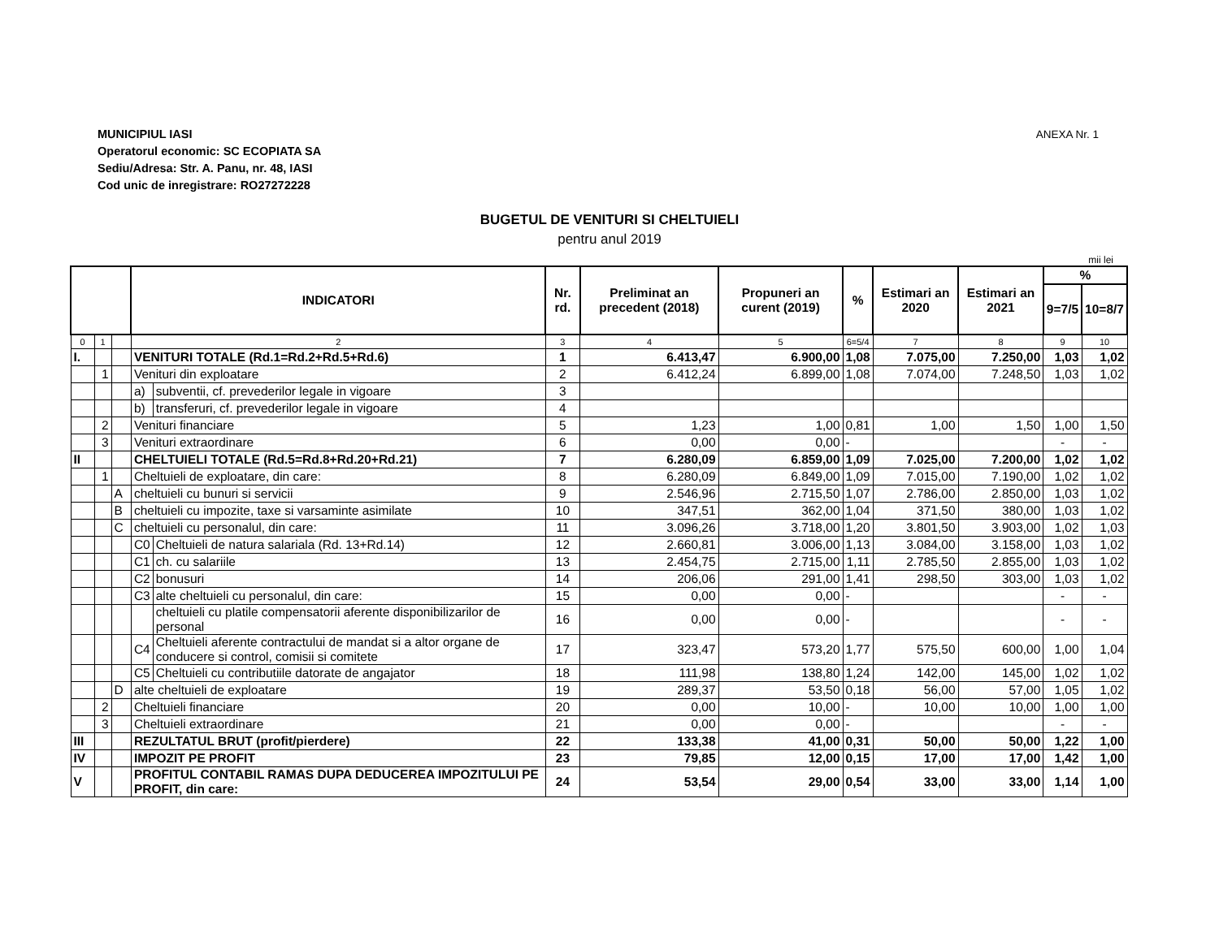MUNICIPIUL IASI
Operatorul economic: SC ECOPIATA SA
Sediu/Adresa: Str. A. Panu, nr. 48, IASI
Cod unic de inregistrare: RO27272228
ANEXA Nr. 1
BUGETUL DE VENITURI SI CHELTUIELI
pentru anul 2019
mii lei
| | | | INDICATORI | | Nr. rd. | Preliminat an precedent (2018) | Propuneri an curent (2019) | % | Estimari an 2020 | Estimari an 2021 | % | |
| --- | --- | --- | --- | --- | --- | --- | --- | --- | --- | --- | --- | --- |
| | | | | | | | | | | | 9=7/5 | 10=8/7 |
| 0 | 1 | | 2 | | 3 | 4 | 5 | 6=5/4 | 7 | 8 | 9 | 10 |
| I. | | | VENITURI TOTALE (Rd.1=Rd.2+Rd.5+Rd.6) | | 1 | 6.413,47 | 6.900,00 | 1,08 | 7.075,00 | 7.250,00 | 1,03 | 1,02 |
| | 1 | | Venituri din exploatare | | 2 | 6.412,24 | 6.899,00 | 1,08 | 7.074,00 | 7.248,50 | 1,03 | 1,02 |
| | | | a) | subventii, cf. prevederilor legale in vigoare | 3 | | | | | | | |
| | | | b) | transferuri, cf. prevederilor legale in vigoare | 4 | | | | | | | |
| | 2 | | Venituri financiare | | 5 | 1,23 | 1,00 | 0,81 | 1,00 | 1,50 | 1,00 | 1,50 |
| | 3 | | Venituri extraordinare | | 6 | 0,00 | 0,00 | - | | | - | - |
| II | | | CHELTUIELI TOTALE (Rd.5=Rd.8+Rd.20+Rd.21) | | 7 | 6.280,09 | 6.859,00 | 1,09 | 7.025,00 | 7.200,00 | 1,02 | 1,02 |
| | 1 | | Cheltuieli de exploatare, din care: | | 8 | 6.280,09 | 6.849,00 | 1,09 | 7.015,00 | 7.190,00 | 1,02 | 1,02 |
| | | A | cheltuieli cu bunuri si servicii | | 9 | 2.546,96 | 2.715,50 | 1,07 | 2.786,00 | 2.850,00 | 1,03 | 1,02 |
| | | B | cheltuieli cu impozite, taxe si varsaminte asimilate | | 10 | 347,51 | 362,00 | 1,04 | 371,50 | 380,00 | 1,03 | 1,02 |
| | | C | cheltuieli cu personalul, din care: | | 11 | 3.096,26 | 3.718,00 | 1,20 | 3.801,50 | 3.903,00 | 1,02 | 1,03 |
| | | | C0 | Cheltuieli de natura salariala (Rd. 13+Rd.14) | 12 | 2.660,81 | 3.006,00 | 1,13 | 3.084,00 | 3.158,00 | 1,03 | 1,02 |
| | | | C1 | ch. cu salariile | 13 | 2.454,75 | 2.715,00 | 1,11 | 2.785,50 | 2.855,00 | 1,03 | 1,02 |
| | | | C2 | bonusuri | 14 | 206,06 | 291,00 | 1,41 | 298,50 | 303,00 | 1,03 | 1,02 |
| | | | C3 | alte cheltuieli cu personalul, din care: | 15 | 0,00 | 0,00 | - | | | - | - |
| | | | | cheltuieli cu platile compensatorii aferente disponibilizarilor de personal | 16 | 0,00 | 0,00 | - | | | - | - |
| | | | C4 | Cheltuieli aferente contractului de mandat si a altor organe de conducere si control, comisii si comitete | 17 | 323,47 | 573,20 | 1,77 | 575,50 | 600,00 | 1,00 | 1,04 |
| | | | C5 | Cheltuieli cu contributiile datorate de angajator | 18 | 111,98 | 138,80 | 1,24 | 142,00 | 145,00 | 1,02 | 1,02 |
| | | D | alte cheltuieli de exploatare | | 19 | 289,37 | 53,50 | 0,18 | 56,00 | 57,00 | 1,05 | 1,02 |
| | 2 | | Cheltuieli financiare | | 20 | 0,00 | 10,00 | - | 10,00 | 10,00 | 1,00 | 1,00 |
| | 3 | | Cheltuieli extraordinare | | 21 | 0,00 | 0,00 | - | | | - | - |
| III | | | REZULTATUL BRUT (profit/pierdere) | | 22 | 133,38 | 41,00 | 0,31 | 50,00 | 50,00 | 1,22 | 1,00 |
| IV | | | IMPOZIT PE PROFIT | | 23 | 79,85 | 12,00 | 0,15 | 17,00 | 17,00 | 1,42 | 1,00 |
| V | | | PROFITUL CONTABIL RAMAS DUPA DEDUCEREA IMPOZITULUI PE PROFIT, din care: | | 24 | 53,54 | 29,00 | 0,54 | 33,00 | 33,00 | 1,14 | 1,00 |